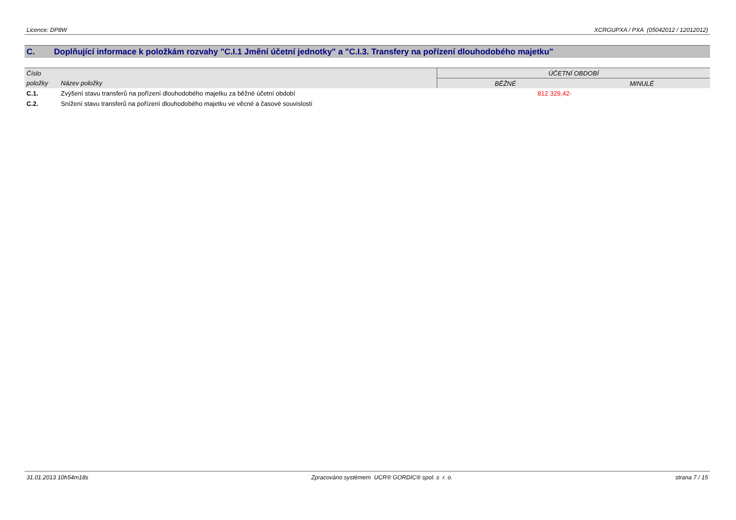Licence: DP8W XCRGUPXA / PXA (05042012 / 12012012)
C. Doplňující informace k položkám rozvahy "C.I.1 Jmění účetní jednotky" a "C.I.3. Transfery na pořízení dlouhodobého majetku"
| Číslo | | ÚČETNÍ OBDOBÍ | |
| --- | --- | --- | --- |
| položky | Název položky | BĚŽNÉ | MINULÉ |
| C.1. | Zvýšení stavu transferů na pořízení dlouhodobého majetku za běžné účetní období | 812 329,42- | |
| C.2. | Snížení stavu transferů na pořízení dlouhodobého majetku ve věcné a časové souvislosti | | |
31.01.2013 10h54m18s Zpracováno systémem UCR® GORDIC® spol. s r. o. strana 7 / 15